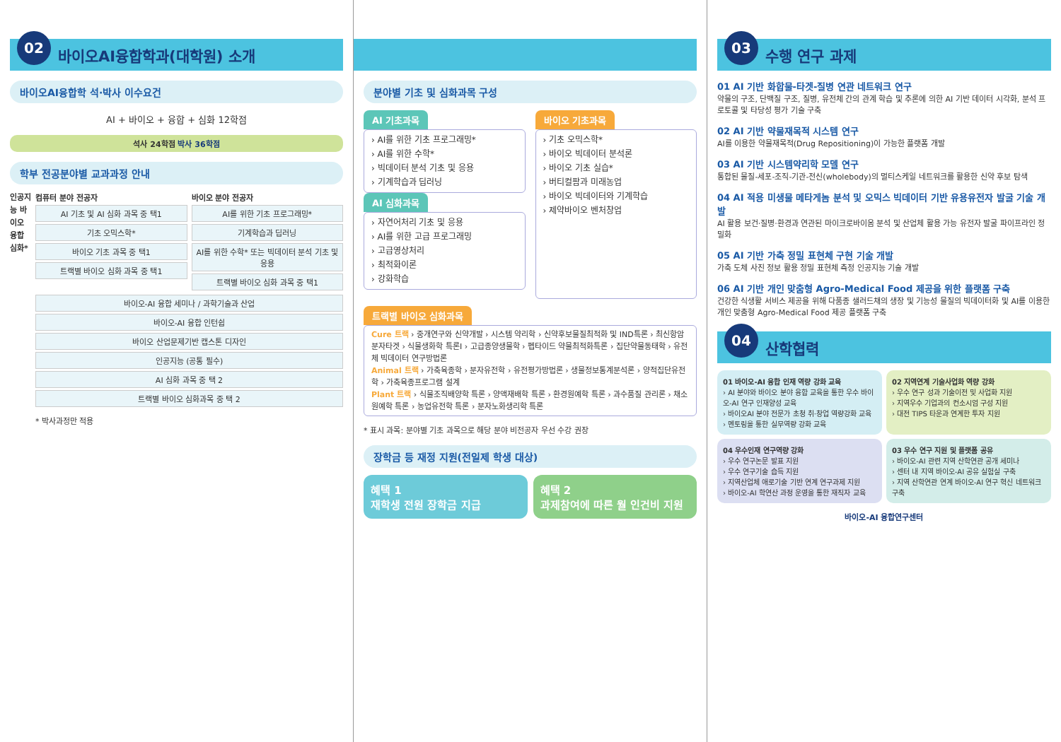02 바이오AI융합학과(대학원) 소개
바이오AI융합학 석·박사 이수요건
AI + 바이오 + 융합 + 심화 12학점
석사 24학점 박사 36학점
학부 전공분야별 교과과정 안내
인공지능 바이오 융합 심화*
컴퓨터 분야 전공자
AI 기초 및 AI 심화 과목 중 택1
기초 오믹스학*
바이오 기초 과목 중 택1
트랙별 바이오 심화 과목 중 택1
바이오 분야 전공자
AI를 위한 기초 프로그래밍*
기계학습과 딥러닝
AI를 위한 수학* 또는 빅데이터 분석 기초 및 응용
트랙별 바이오 심화 과목 중 택1
바이오-AI 융합 세미나 / 과학기술과 산업
바이오-AI 융합 인턴쉽
바이오 산업문제기반 캡스톤 디자인
인공지능 (공통 필수)
AI 심화 과목 중 택 2
트랙별 바이오 심화과목 중 택 2
* 박사과정만 적용
분야별 기초 및 심화과목 구성
AI 기초과목
› AI를 위한 기초 프로그래밍*
› AI를 위한 수학*
› 빅데이터 분석 기초 및 응용
› 기계학습과 딥러닝
AI 심화과목
› 자연어처리 기초 및 응용
› AI를 위한 고급 프로그래밍
› 고급영상처리
› 최적화이론
› 강화학습
바이오 기초과목
› 기초 오믹스학*
› 바이오 빅데이터 분석론
› 바이오 기초 실습*
› 버티컬팜과 미래농업
› 바이오 빅데이터와 기계학습
› 제약바이오 벤처창업
트랙별 바이오 심화과목
Cure 트랙 › 중개연구와 신약개발 › 시스템 약리학 › 신약후보물질최적화 및 IND특론 › 최신항암분자타겟 › 식물생화학 특론I › 고급종양생물학 › 펩타이드 약물최적화특론 › 집단약물동태학 › 유전체 빅데이터 연구방법론
Animal 트랙 › 가축육종학 › 분자유전학 › 유전평가방법론 › 생물정보통계분석론 › 양적집단유전학 › 가축육종프로그램 설계
Plant 트랙 › 식물조직배양학 특론 › 양액재배학 특론 › 환경원예학 특론 › 과수품질 관리론 › 채소원예학 특론 › 농업유전학 특론 › 분자노화생리학 특론
* 표시 과목: 분야별 기초 과목으로 해당 분야 비전공자 우선 수강 권장
장학금 등 재정 지원(전일제 학생 대상)
혜택 1
재학생 전원 장학금 지급
혜택 2
과제참여에 따른 월 인건비 지원
03 수행 연구 과제
01 AI 기반 화합물-타겟-질병 연관 네트워크 연구
약물의 구조, 단백질 구조, 질병, 유전체 간의 관계 학습 및 추론에 의한 AI 기반 데이터 시각화, 분석 프로토콜 및 타당성 평가 기술 구축
02 AI 기반 약물재목적 시스템 연구
AI를 이용한 약물재목적(Drug Repositioning)이 가능한 플랫폼 개발
03 AI 기반 시스템약리학 모델 연구
통합된 물질-세포-조직-기관-전신(wholebody)의 멀티스케일 네트워크를 활용한 신약 후보 탐색
04 AI 적용 미생물 메타게놈 분석 및 오믹스 빅데이터 기반 유용유전자 발굴 기술 개발
AI 활용 보건·질병·환경과 연관된 마이크로바이옴 분석 및 산업체 활용 가능 유전자 발굴 파이프라인 정밀화
05 AI 기반 가축 정밀 표현체 구현 기술 개발
가축 도체 사진 정보 활용 정밀 표현체 측정 인공지능 기술 개발
06 AI 기반 개인 맞춤형 Agro-Medical Food 제공을 위한 플랫폼 구축
건강한 식생활 서비스 제공을 위해 다품종 샐러드채의 생장 및 기능성 물질의 빅데이터화 및 AI를 이용한 개인 맞춤형 Agro-Medical Food 제공 플랫폼 구축
04 산학협력
01 바이오-AI 융합 인재 역량 강화 교육
› AI 분야와 바이오 분야 융합 교육을 통한 우수 바이오-AI 연구 인재양성 교육
› 바이오AI 분야 전문가 초청 취·창업 역량강화 교육
› 멘토링을 통한 실무역량 강화 교육
02 지역연계 기술사업화 역량 강화
› 우수 연구 성과 기술이전 및 사업화 지원
› 지역우수 기업과의 컨소시엄 구성 지원
› 대전 TIPS 타운과 연계한 투자 지원
04 우수인재 연구역량 강화
› 우수 연구논문 발표 지원
› 우수 연구기술 습득 지원
› 지역산업체 애로기술 기반 연계 연구과제 지원
› 바이오-AI 학연산 과정 운영을 통한 재직자 교육
03 우수 연구 지원 및 플랫폼 공유
› 바이오-AI 관련 지역 산학연관 공개 세미나
› 센터 내 지역 바이오-AI 공유 실험실 구축
› 지역 산학연관 연계 바이오-AI 연구 혁신 네트워크 구축
바이오-AI 융합연구센터